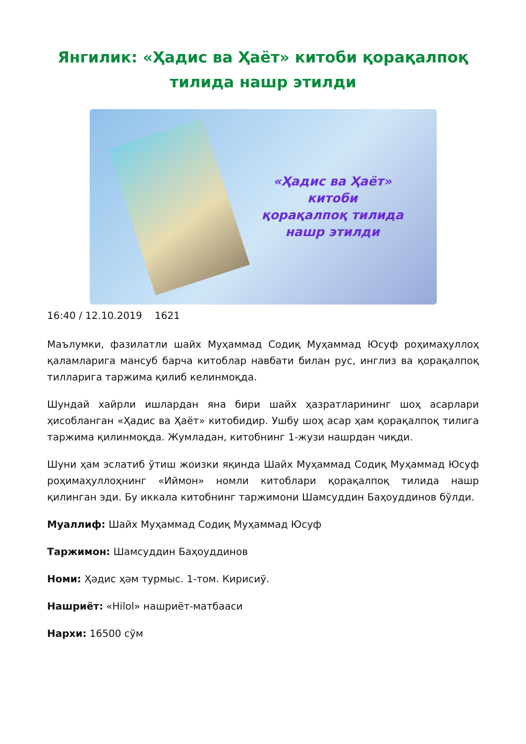Янгилик: «Ҳадис ва Ҳаёт» китоби қорақалпоқ тилида нашр этилди
«Ҳадис ва Ҳаёт»
китоби
қорақалпоқ тилида
нашр этилди
16:40 / 12.10.2019 1621
Маълумки, фазилатли шайх Муҳаммад Содиқ Муҳаммад Юсуф роҳимаҳуллоҳ қаламларига мансуб барча китоблар навбати билан рус, инглиз ва қорақалпоқ тилларига таржима қилиб келинмоқда.
Шундай хайрли ишлардан яна бири шайх ҳазратларининг шоҳ асарлари ҳисобланган «Ҳадис ва Ҳаёт» китобидир. Ушбу шоҳ асар ҳам қорақалпоқ тилига таржима қилинмоқда. Жумладан, китобнинг 1-жузи нашрдан чиқди.
Шуни ҳам эслатиб ўтиш жоизки яқинда Шайх Муҳаммад Содиқ Муҳаммад Юсуф роҳимаҳуллоҳнинг «Иймон» номли китоблари қорақалпоқ тилида нашр қилинган эди. Бу иккала китобнинг таржимони Шамсуддин Баҳоуддинов бўлди.
Муаллиф: Шайх Муҳаммад Содиқ Муҳаммад Юсуф
Таржимон: Шамсуддин Баҳоуддинов
Номи: Ҳәдис ҳәм турмыс. 1-том. Кирисиў.
Нашриёт: «Hilol» нашриёт-матбааси
Нархи: 16500 сўм